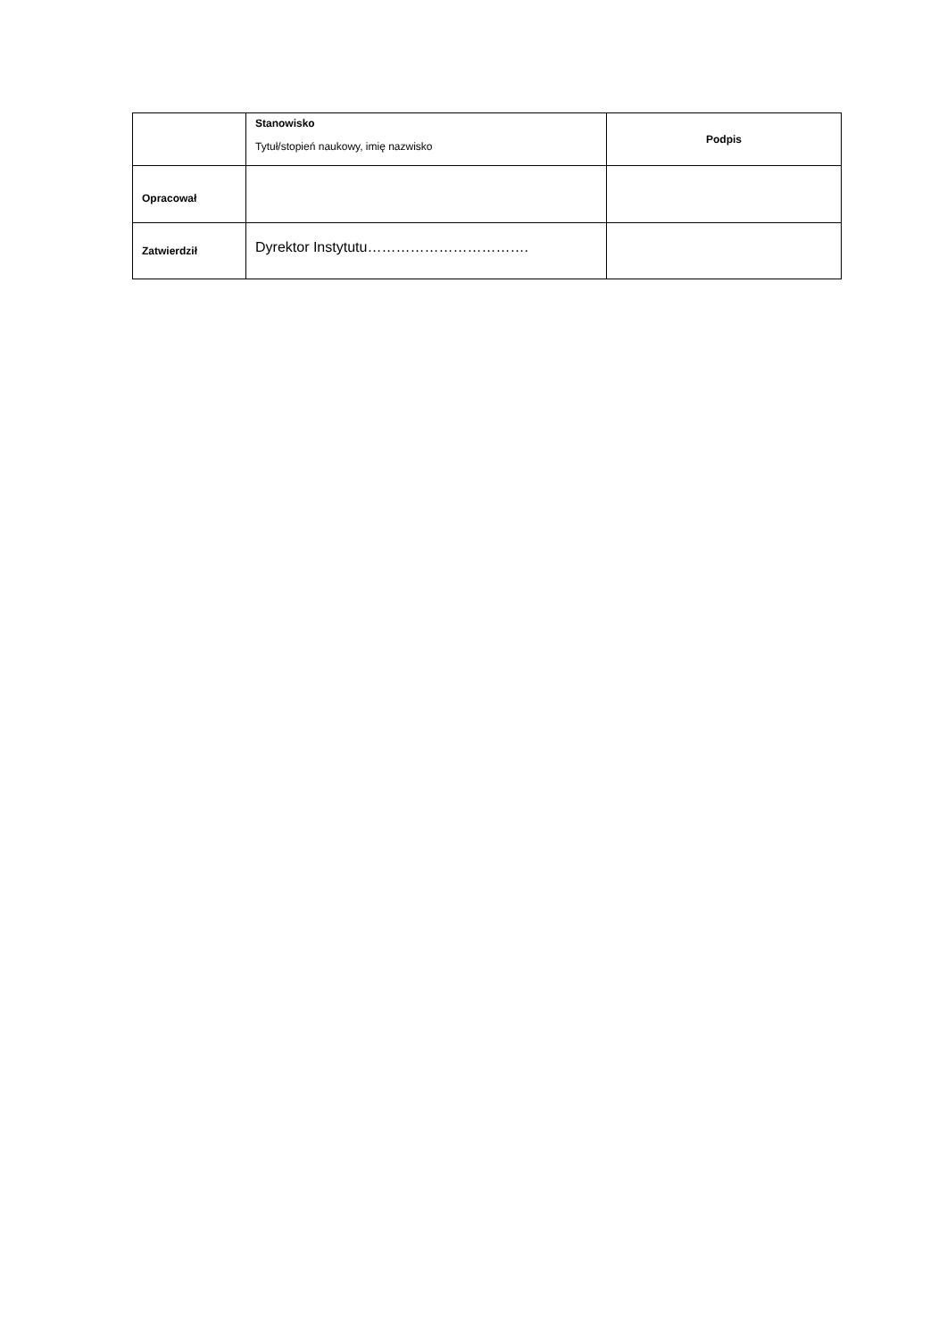| | Stanowisko Tytuł/stopień naukowy, imię nazwisko | Podpis |
| Opracował | | |
| Zatwierdził | Dyrektor Instytutu……………………………. | |